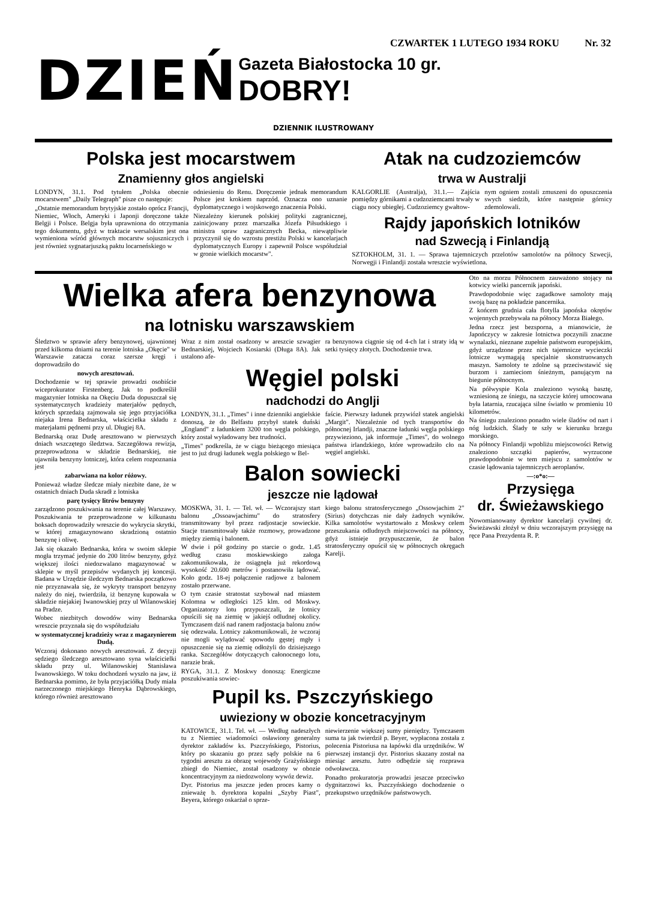CZWARTEK 1 LUTEGO 1934 ROKU Nr. 32
DZIEŃ
Gazeta Białostocka 10 gr.
DOBRY!
DZIENNIK ILUSTROWANY
Polska jest mocarstwem
Znamienny głos angielski
LONDYN, 31.1. Pod tytułem „Polska obecnie mocarstwem" „Daily Telegraph" pisze co następuje:
„Ostatnie memorandum brytyjskie zostało oprócz Francji, Niemiec, Włoch, Ameryki i Japonji doręczone także Belgji i Polsce. Belgja była uprawniona do otrzymania tego dokumentu, gdyż w traktacie wersalskim jest ona wymieniona wśród głównych mocarstw sojuszniczych i jest również sygnatarjuszką paktu locarneńskiego w
odniesieniu do Renu. Doręczenie jednak memorandum Polsce jest krokiem naprzód. Oznacza ono uznanie dyplomatycznego i wojskowego znaczenia Polski.
Niezależny kierunek polskiej polityki zagranicznej, zainicjowany przez marszałka Józefa Piłsudskiego i ministra spraw zagranicznych Becka, niewątpliwie przyczynił się do wzrostu prestiżu Polski w kancelarjach dyplomatycznych Europy i zapewnił Polsce współudział w gronie wielkich mocarstw".
Atak na cudzoziemców
trwa w Australji
KALGORLIE (Australja), 31.1.— Zajścia pomiędzy górnikami a cudzoziemcami trwały w ciągu nocy ubiegłej. Cudzoziemcy gwałtow-
nym ogniem zostali zmuszeni do opuszczenia swych siedzib, które następnie górnicy zdemolowali.
Rajdy japońskich lotników
nad Szwecją i Finlandją
SZTOKHOLM, 31. 1. — Sprawa tajemniczych przelotów samolotów na północy Szwecji, Norwegji i Finlandji została wreszcie wyświetlona.
Wielka afera benzynowa
na lotnisku warszawskiem
Śledztwo w sprawie afery benzynowej, ujawnionej przed kilkoma dniami na terenie lotniska „Okęcie" w Warszawie zatacza coraz szersze kręgi i doprowadziło do
nowych aresztowań.
Dochodzenie w tej sprawie prowadzi osobiście wiceprokurator Firstenberg. Jak to podkreślił magazynier lotniska na Okęciu Duda dopuszczał się systematycznych kradzieży materjałów pędnych, których sprzedażą zajmowała się jego przyjaciółka niejaka Irena Bednarska, właścicielka składu z materjałami pędnemi przy ul. Długiej 8A.
Bednarską oraz Dudę aresztowano w pierwszych dniach wszczętego śledztwa. Szczegółowa rewizja, przeprowadzona w składzie Bednarskiej, nie ujawniła benzyny lotniczej, która celem rozpoznania jest
zabarwiana na kolor różowy.
Ponieważ władze śledcze miały niezbite dane, że w ostatnich dniach Duda skradł z lotniska
parę tysięcy litrów benzyny
zarządzono poszukiwania na terenie całej Warszawy. Poszukiwania te przeprowadzone w kilkunastu boksach doprowadziły wreszcie do wykrycia skrytki, w której zmagazynowano skradzioną ostatnio benzynę i oliwę.
Jak się okazało Bednarska, która w swoim sklepie mogła trzymać jedynie do 200 litrów benzyny, gdyż większej ilości niedozwalano magazynować w sklepie w myśl przepisów wydanych jej koncesji. Badana w Urzędzie śledczym Bednarska początkowo nie przyznawała się, że wykryty transport benzyny należy do niej, twierdziła, iż benzynę kupowała w składzie niejakiej Iwanowskiej przy ul Wilanowskiej na Pradze.
Wobec niezbitych dowodów winy Bednarska wreszcie przyznała się do współudziału
w systematycznej kradzieży wraz z magazynierem Dudą.
Wczoraj dokonano nowych aresztowań. Z decyzji sędziego śledczego aresztowano syna właścicielki składu przy ul. Wilanowskiej Stanisława Iwanowskiego. W toku dochodzeń wyszło na jaw, iż Bednarska pomimo, że była przyjaciółką Dudy miała narzeczonego miejskiego Henryka Dąbrowskiego, którego również aresztowano
Wraz z nim został osadzony w areszcie szwagier Bednarskiej, Wojciech Kosiarski (Długa 8A). Jak ustalono afe-
ra benzynowa ciągnie się od 4-ch lat i straty idą w setki tysięcy złotych. Dochodzenie trwa.
Węgiel polski
nadchodzi do Anglji
LONDYN, 31.1. „Times" i inne dzienniki angielskie donoszą, że do Belfastu przybył statek duński „England" z ładunkiem 3200 ton węgla polskiego, który został wyładowany bez trudności.
„Times" podkreśla, że w ciągu bieżącego miesiąca jest to już drugi ładunek węgla polskiego w Bel-
faście. Pierwszy ładunek przywiózł statek angielski „Margit". Niezależnie od tych transportów do północnej Irlandji, znaczne ładunki węgla polskiego przywieziono, jak informuje „Times", do wolnego państwa irlandzkiego, które wprowadziło cło na węgiel angielski.
Balon sowiecki
jeszcze nie lądował
MOSKWA, 31. 1. — Tel. wł. — Wczorajszy start balonu „Ossoawjachimu" do stratosfery transmitowany był przez radjostacje sowieckie. Stacje transmitowały także rozmowy, prowadzone między ziemią i balonem.
W dwie i pół godziny po starcie o godz. 1.45 według czasu moskiewskiego załoga zakomunikowała, że osiągnęła już rekordową wysokość 20.600 metrów i postanowiła lądować. Koło godz. 18-ej połączenie radjowe z balonem zostało przerwane.
O tym czasie stratostat szybował nad miastem Kolomna w odległości 125 klm. od Moskwy. Organizatorzy lotu przypuszczali, że lotnicy opuścili się na ziemię w jakiejś odludnej okolicy. Tymczasem dziś nad ranem radjostacja balonu znów się odezwała. Lotnicy zakomunikowali, że wczoraj nie mogli wylądować spowodu gęstej mgły i opuszczenie się na ziemię odłożyli do dzisiejszego ranka. Szczegółów dotyczących całonocnego lotu, narazie brak.
RYGA, 31.1. Z Moskwy donoszą: Energiczne poszukiwania sowiec-
kiego balonu stratosferycznego „Ossowjachim 2" (Sirius) dotychczas nie dały żadnych wyników. Kilka samolotów wystartowało z Moskwy celem przeszukania odludnych miejscowości na północy, gdyż istnieje przypuszczenie, że balon stratosferyczny opuścił się w północnych okręgach Karelji.
Pupil ks. Pszczyńskiego
uwieziony w obozie koncetracyjnym
KATOWICE, 31.1. Tel. wł. — Według nadeszłych tu z Niemiec wiadomości osławiony generalny dyrektor zakładów ks. Pszczyńskiego, Pistorius, który po skazaniu go przez sądy polskie na 6 tygodni aresztu za obrazę wojewody Grażyńskiego zbiegł do Niemiec, został osadzony w obozie koncentracyjnym za niedozwolony wywóz dewiz.
Dyr. Pistorius ma jeszcze jeden proces karny o znieważę b. dyrektora kopalni „Szyby Piast", Beyera, którego oskarżał o sprze-
niewierzenie większej sumy pieniędzy. Tymczasem suma ta jak twierdził p. Beyer, wypłacona została z polecenia Pistoriusa na łapówki dla urzędników. W pierwszej instancji dyr. Pistorius skazany został na miesiąc aresztu. Jutro odbędzie się rozprawa odwoławcza.
Ponadto prokuratorja prowadzi jeszcze przeciwko dygnitarzowi ks. Pszczyńskiego dochodzenie o przekupstwo urzędników państwowych.
Oto na morzu Północnem zauważono stojący na kotwicy wielki pancernik japoński.
Prawdopodobnie więc zagadkowe samoloty mają swoją bazę na pokładzie pancernika.
Z końcem grudnia cała flotylla japońska okrętów wojennych przebywała na północy Morza Białego.
Jedna rzecz jest bezsporna, a mianowicie, że Japończycy w zakresie lotnictwa poczynili znaczne wynalazki, nieznane zupełnie państwom europejskim, gdyż urządzone przez nich tajemnicze wycieczki lotnicze wymagają specjalnie skonstruowanych maszyn. Samoloty te zdolne są przeciwstawić się burzom i zamieciom śnieżnym, panującym na biegunie północnym.
Na półwyspie Kola znaleziono wysoką basztę, wzniesioną ze śniegu, na szczycie której umocowana była latarnia, rzucająca silne światło w promieniu 10 kilometrów.
Na śniegu znaleziono ponadto wiele śladów od nart i nóg ludzkich. Ślady te szły w kierunku brzegu morskiego.
Na północy Finlandji wpobliżu miejscowości Retwig znaleziono szczątki papierów, wyrzucone prawdopodobnie w tem miejscu z samolotów w czasie lądowania tajemniczych aeroplanów.
—:o*o:—
Przysięga
dr. Świeżawskiego
Nowomianowany dyrektor kancelarji cywilnej dr. Świeżawski złożył w dniu wczorajszym przysięgę na ręce Pana Prezydenta R. P.